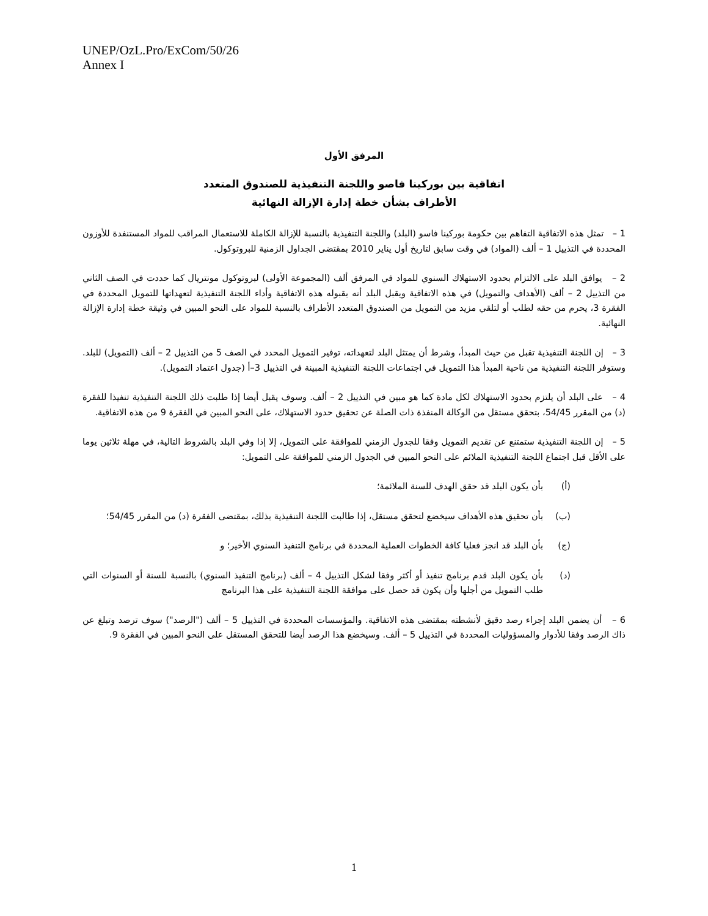UNEP/OzL.Pro/ExCom/50/26
Annex I
المرفق الأول
اتفاقية بين بوركينا فاصو واللجنة التنفيذية للصندوق المتعدد
الأطراف بشأن خطة إدارة الإزالة النهائية
1 – تمثل هذه الاتفاقية التفاهم بين حكومة بوركينا فاسو (البلد) واللجنة التنفيذية بالنسبة للإزالة الكاملة للاستعمال المراقب للمواد المستنفدة للأوزون المحددة في التذييل 1 – ألف (المواد) في وقت سابق لتاريخ أول يناير 2010 بمقتضى الجداول الزمنية للبروتوكول.
2 – يوافق البلد على الالتزام بحدود الاستهلاك السنوي للمواد في المرفق ألف (المجموعة الأولى) لبروتوكول مونتريال كما حددت في الصف الثاني من التذييل 2 – ألف (الأهداف والتمويل) في هذه الاتفاقية ويقبل البلد أنه بقبوله هذه الاتفاقية وأداء اللجنة التنفيذية لتعهداتها للتمويل المحددة في الفقرة 3، يحرم من حقه لطلب أو لتلقي مزيد من التمويل من الصندوق المتعدد الأطراف بالنسبة للمواد على النحو المبين في وثيقة خطة إدارة الإزالة النهائية.
3 – إن اللجنة التنفيذية تقبل من حيث المبدأ، وشرط أن يمتثل البلد لتعهداته، توفير التمويل المحدد في الصف 5 من التذييل 2 – ألف (التمويل) للبلد. وستوفر اللجنة التنفيذية من ناحية المبدأ هذا التمويل في اجتماعات اللجنة التنفيذية المبينة في التذييل 3–أ (جدول اعتماد التمويل).
4 – على البلد أن يلتزم بحدود الاستهلاك لكل مادة كما هو مبين في التذييل 2 – ألف. وسوف يقبل أيضا إذا طلبت ذلك اللجنة التنفيذية تنفيذا للفقرة (د) من المقرر 54/45، بتحقق مستقل من الوكالة المنفذة ذات الصلة عن تحقيق حدود الاستهلاك، على النحو المبين في الفقرة 9 من هذه الاتفاقية.
5 – إن اللجنة التنفيذية ستمتنع عن تقديم التمويل وفقا للجدول الزمني للموافقة على التمويل، إلا إذا وفي البلد بالشروط التالية، في مهلة ثلاثين يوما على الأقل قبل اجتماع اللجنة التنفيذية الملائم على النحو المبين في الجدول الزمني للموافقة على التمويل:
(أ) بأن يكون البلد قد حقق الهدف للسنة الملائمة؛
(ب) بأن تحقيق هذه الأهداف سيخضع لتحقق مستقل، إذا طالبت اللجنة التنفيذية بذلك، بمقتضى الفقرة (د) من المقرر 54/45؛
(ج) بأن البلد قد انجز فعليا كافة الخطوات العملية المحددة في برنامج التنفيذ السنوي الأخير؛ و
(د) بأن يكون البلد قدم برنامج تنفيذ أو أكثر وفقا لشكل التذييل 4 – ألف (برنامج التنفيذ السنوي) بالنسبة للسنة أو السنوات التي طلب التمويل من أجلها وأن يكون قد حصل على موافقة اللجنة التنفيذية على هذا البرنامج
6 – أن يضمن البلد إجراء رصد دقيق لأنشطته بمقتضى هذه الاتفاقية. والمؤسسات المحددة في التذييل 5 – ألف ("الرصد") سوف ترصد وتبلغ عن ذاك الرصد وفقا للأدوار والمسؤوليات المحددة في التذييل 5 – ألف. وسيخضع هذا الرصد أيضا للتحقق المستقل على النحو المبين في الفقرة 9.
1